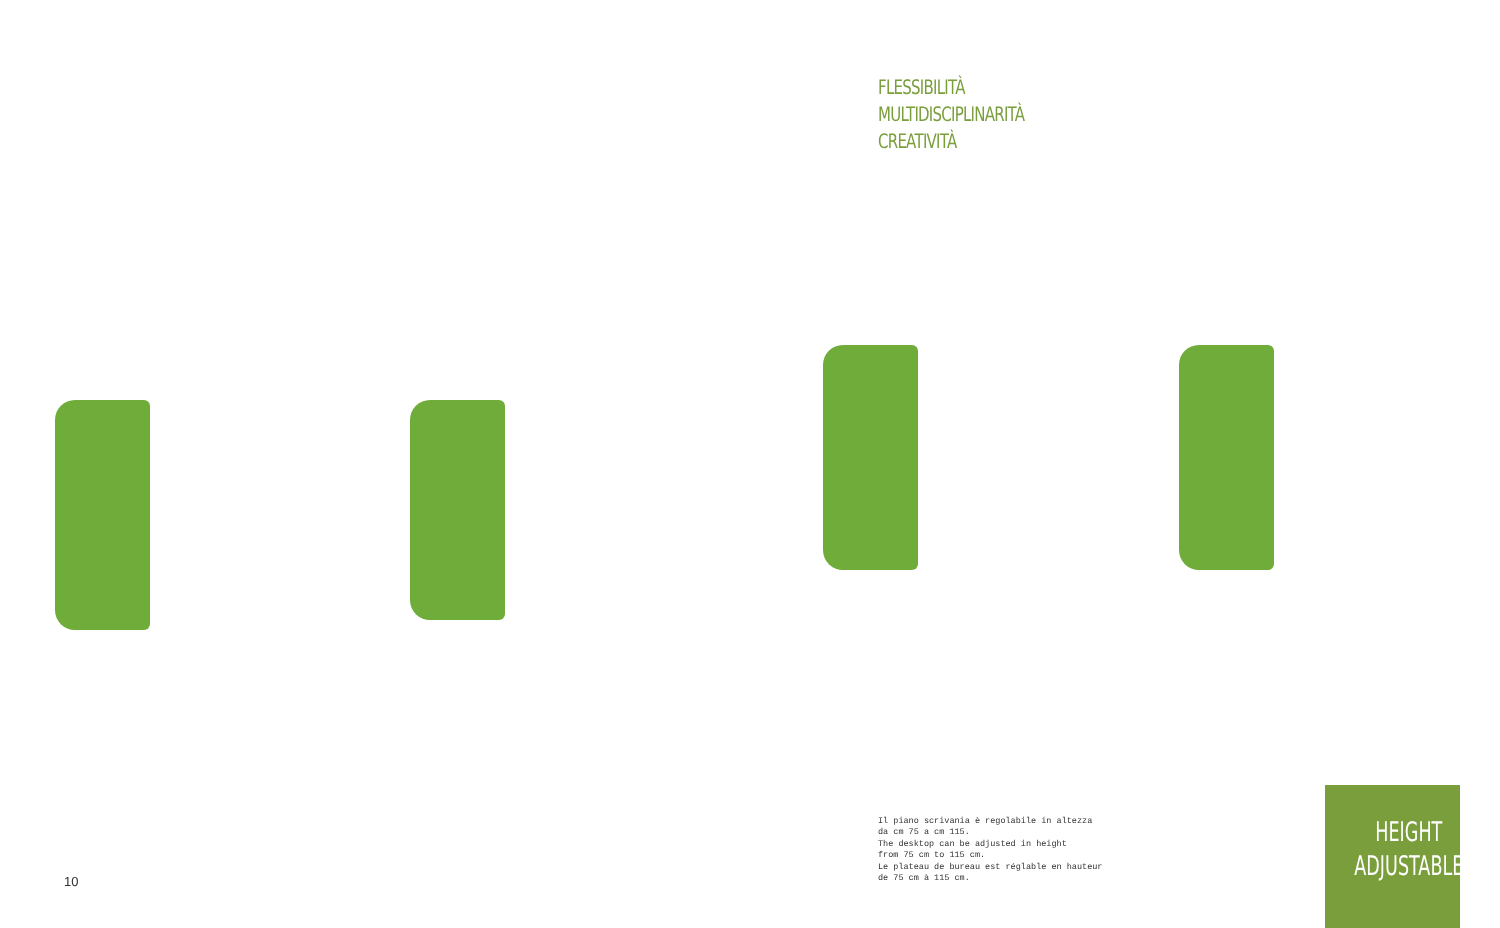FLESSIBILITÀ
MULTIDISCIPLINARITÀ
CREATIVITÀ
Il piano scrivania è regolabile in altezza
da cm 75 a cm 115.
The desktop can be adjusted in height
from 75 cm to 115 cm.
Le plateau de bureau est réglable en hauteur
de 75 cm à 115 cm.
10
HEIGHT
ADJUSTABLE